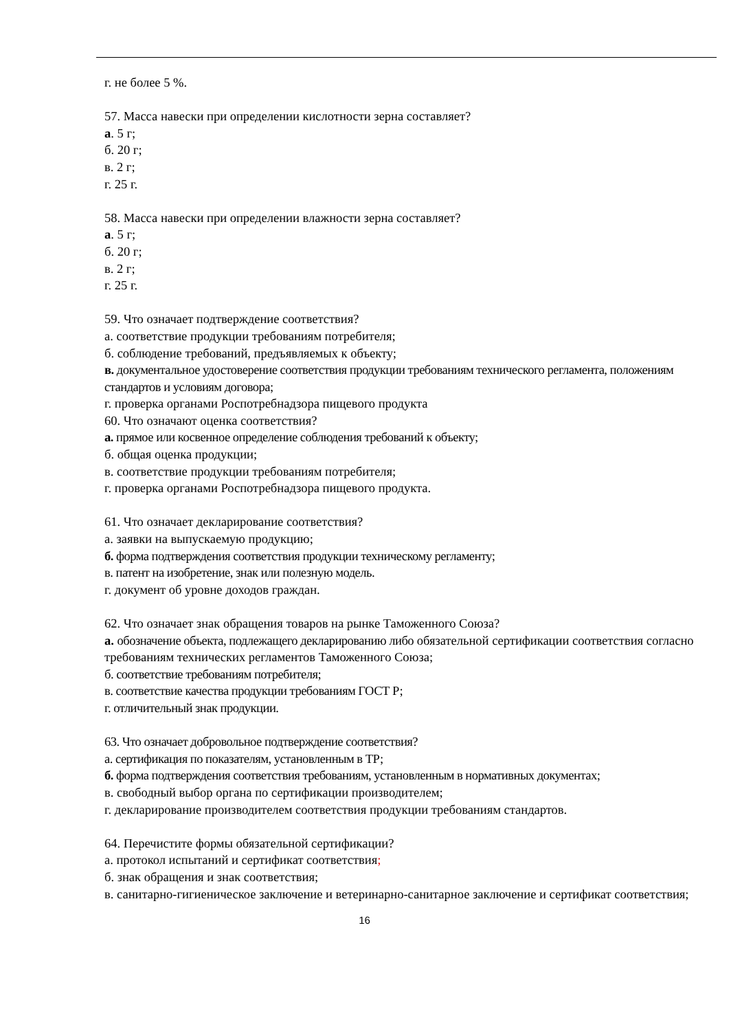г. не более 5 %.
57. Масса навески при определении кислотности зерна составляет?
а. 5 г;
б. 20 г;
в. 2 г;
г. 25 г.
58. Масса навески при определении влажности зерна составляет?
а. 5 г;
б. 20 г;
в. 2 г;
г. 25 г.
59. Что означает подтверждение соответствия?
а. соответствие продукции требованиям потребителя;
б. соблюдение требований, предъявляемых к объекту;
в. документальное удостоверение соответствия продукции требованиям технического регламента, положениям стандартов и условиям договора;
г. проверка органами Роспотребнадзора пищевого продукта
60. Что означают оценка соответствия?
а. прямое или косвенное определение соблюдения требований к объекту;
б. общая оценка продукции;
в. соответствие продукции требованиям потребителя;
г. проверка органами Роспотребнадзора пищевого продукта.
61. Что означает декларирование соответствия?
а. заявки на выпускаемую продукцию;
б. форма подтверждения соответствия продукции техническому регламенту;
в. патент на изобретение, знак или полезную модель.
г. документ об уровне доходов граждан.
62. Что означает знак обращения товаров на рынке Таможенного Союза?
а. обозначение объекта, подлежащего декларированию либо обязательной сертификации соответствия согласно требованиям технических регламентов Таможенного Союза;
б. соответствие требованиям потребителя;
в. соответствие качества продукции требованиям ГОСТ Р;
г. отличительный знак продукции.
63. Что означает добровольное подтверждение соответствия?
а. сертификация по показателям, установленным в ТР;
б. форма подтверждения соответствия требованиям, установленным в нормативных документах;
в. свободный выбор органа по сертификации производителем;
г. декларирование производителем соответствия продукции требованиям стандартов.
64. Перечистите формы обязательной сертификации?
а. протокол испытаний и сертификат соответствия;
б. знак обращения и знак соответствия;
в. санитарно-гигиеническое заключение и ветеринарно-санитарное заключение и сертификат соответствия;
16